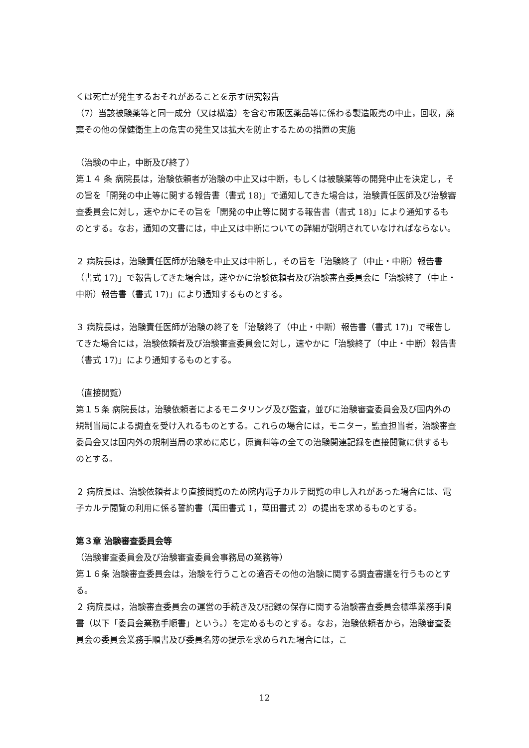くは死亡が発生するおそれがあることを示す研究報告
（7）当該被験薬等と同一成分（又は構造）を含む市販医薬品等に係わる製造販売の中止，回収，廃棄その他の保健衛生上の危害の発生又は拡大を防止するための措置の実施
（治験の中止，中断及び終了）
第１４ 条 病院長は，治験依頼者が治験の中止又は中断，もしくは被験薬等の開発中止を決定し，その旨を「開発の中止等に関する報告書（書式 18)」で通知してきた場合は，治験責任医師及び治験審査委員会に対し，速やかにその旨を「開発の中止等に関する報告書（書式 18)」により通知するものとする。なお，通知の文書には，中止又は中断についての詳細が説明されていなければならない。
２ 病院長は，治験責任医師が治験を中止又は中断し，その旨を「治験終了（中止・中断）報告書（書式 17)」で報告してきた場合は，速やかに治験依頼者及び治験審査委員会に「治験終了（中止・中断）報告書（書式 17)」により通知するものとする。
３ 病院長は，治験責任医師が治験の終了を「治験終了（中止・中断）報告書（書式 17)」で報告してきた場合には，治験依頼者及び治験審査委員会に対し，速やかに「治験終了（中止・中断）報告書（書式 17)」により通知するものとする。
（直接閲覧）
第１５条 病院長は，治験依頼者によるモニタリング及び監査，並びに治験審査委員会及び国内外の規制当局による調査を受け入れるものとする。これらの場合には，モニター，監査担当者，治験審査委員会又は国内外の規制当局の求めに応じ，原資料等の全ての治験関連記録を直接閲覧に供するものとする。
２ 病院長は、治験依頼者より直接閲覧のため院内電子カルテ閲覧の申し入れがあった場合には、電子カルテ閲覧の利用に係る誓約書（萬田書式 1，萬田書式 2）の提出を求めるものとする。
第３章 治験審査委員会等
（治験審査委員会及び治験審査委員会事務局の業務等）
第１６条 治験審査委員会は，治験を行うことの適否その他の治験に関する調査審議を行うものとする。
２ 病院長は，治験審査委員会の運営の手続き及び記録の保存に関する治験審査委員会標準業務手順書（以下「委員会業務手順書」という。）を定めるものとする。なお，治験依頼者から，治験審査委員会の委員会業務手順書及び委員名簿の提示を求められた場合には，こ
12